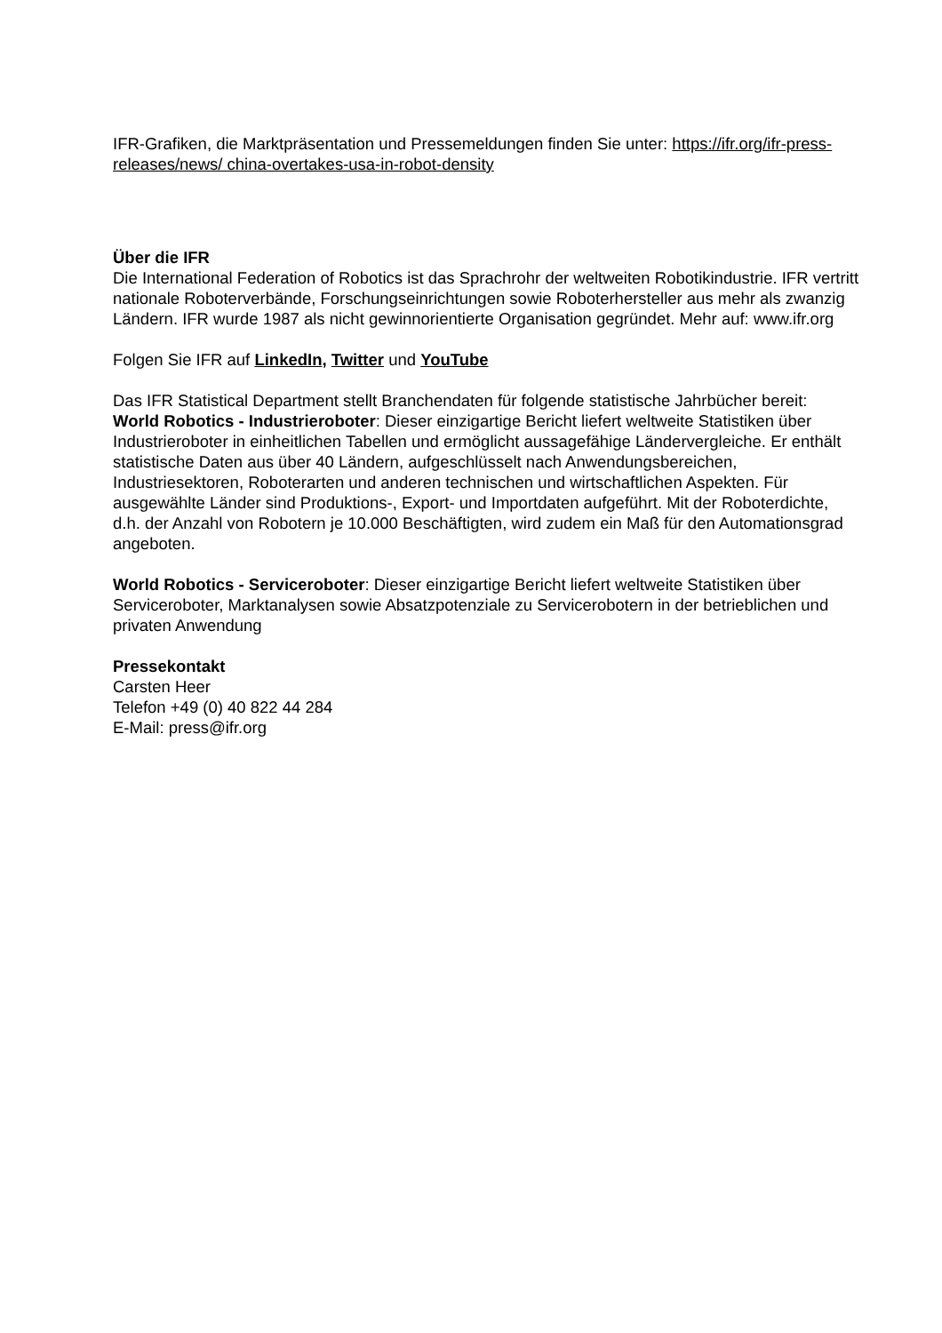IFR-Grafiken, die Marktpräsentation und Pressemeldungen finden Sie unter: https://ifr.org/ifr-press-releases/news/ china-overtakes-usa-in-robot-density
Über die IFR
Die International Federation of Robotics ist das Sprachrohr der weltweiten Robotikindustrie. IFR vertritt nationale Roboterverbände, Forschungseinrichtungen sowie Roboterhersteller aus mehr als zwanzig Ländern. IFR wurde 1987 als nicht gewinnorientierte Organisation gegründet. Mehr auf: www.ifr.org
Folgen Sie IFR auf LinkedIn, Twitter und YouTube
Das IFR Statistical Department stellt Branchendaten für folgende statistische Jahrbücher bereit:
World Robotics - Industrieroboter: Dieser einzigartige Bericht liefert weltweite Statistiken über Industrieroboter in einheitlichen Tabellen und ermöglicht aussagefähige Ländervergleiche. Er enthält statistische Daten aus über 40 Ländern, aufgeschlüsselt nach Anwendungsbereichen, Industriesektoren, Roboterarten und anderen technischen und wirtschaftlichen Aspekten. Für ausgewählte Länder sind Produktions-, Export- und Importdaten aufgeführt. Mit der Roboterdichte, d.h. der Anzahl von Robotern je 10.000 Beschäftigten, wird zudem ein Maß für den Automationsgrad angeboten.
World Robotics - Serviceroboter: Dieser einzigartige Bericht liefert weltweite Statistiken über Serviceroboter, Marktanalysen sowie Absatzpotenziale zu Servicerobotern in der betrieblichen und privaten Anwendung
Pressekontakt
Carsten Heer
Telefon +49 (0) 40 822 44 284
E-Mail: press@ifr.org